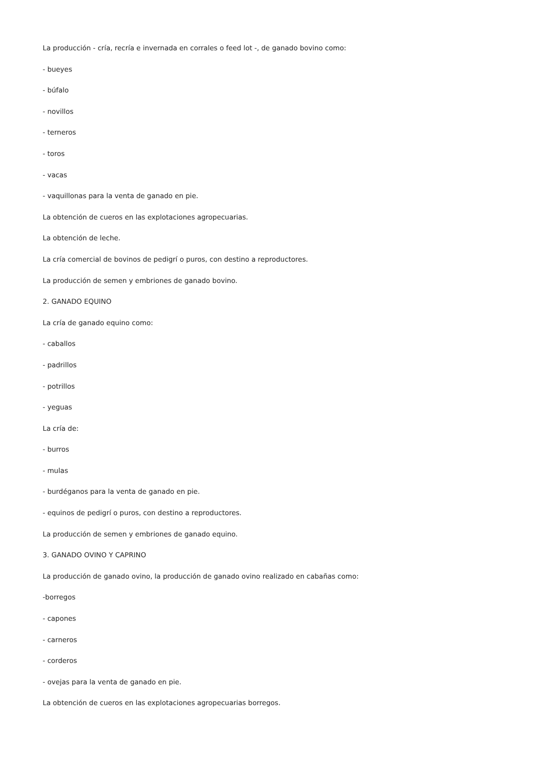La producción - cría, recría e invernada en corrales o feed lot -, de ganado bovino como:
- bueyes
- búfalo
- novillos
- terneros
- toros
- vacas
- vaquillonas para la venta de ganado en pie.
La obtención de cueros en las explotaciones agropecuarias.
La obtención de leche.
La cría comercial de bovinos de pedigrí o puros, con destino a reproductores.
La producción de semen y embriones de ganado bovino.
2. GANADO EQUINO
La cría de ganado equino como:
- caballos
- padrillos
- potrillos
- yeguas
La cría de:
- burros
- mulas
- burdéganos para la venta de ganado en pie.
- equinos de pedigrí o puros, con destino a reproductores.
La producción de semen y embriones de ganado equino.
3. GANADO OVINO Y CAPRINO
La producción de ganado ovino, la producción de ganado ovino realizado en cabañas como:
-borregos
- capones
- carneros
- corderos
- ovejas para la venta de ganado en pie.
La obtención de cueros en las explotaciones agropecuarias borregos.